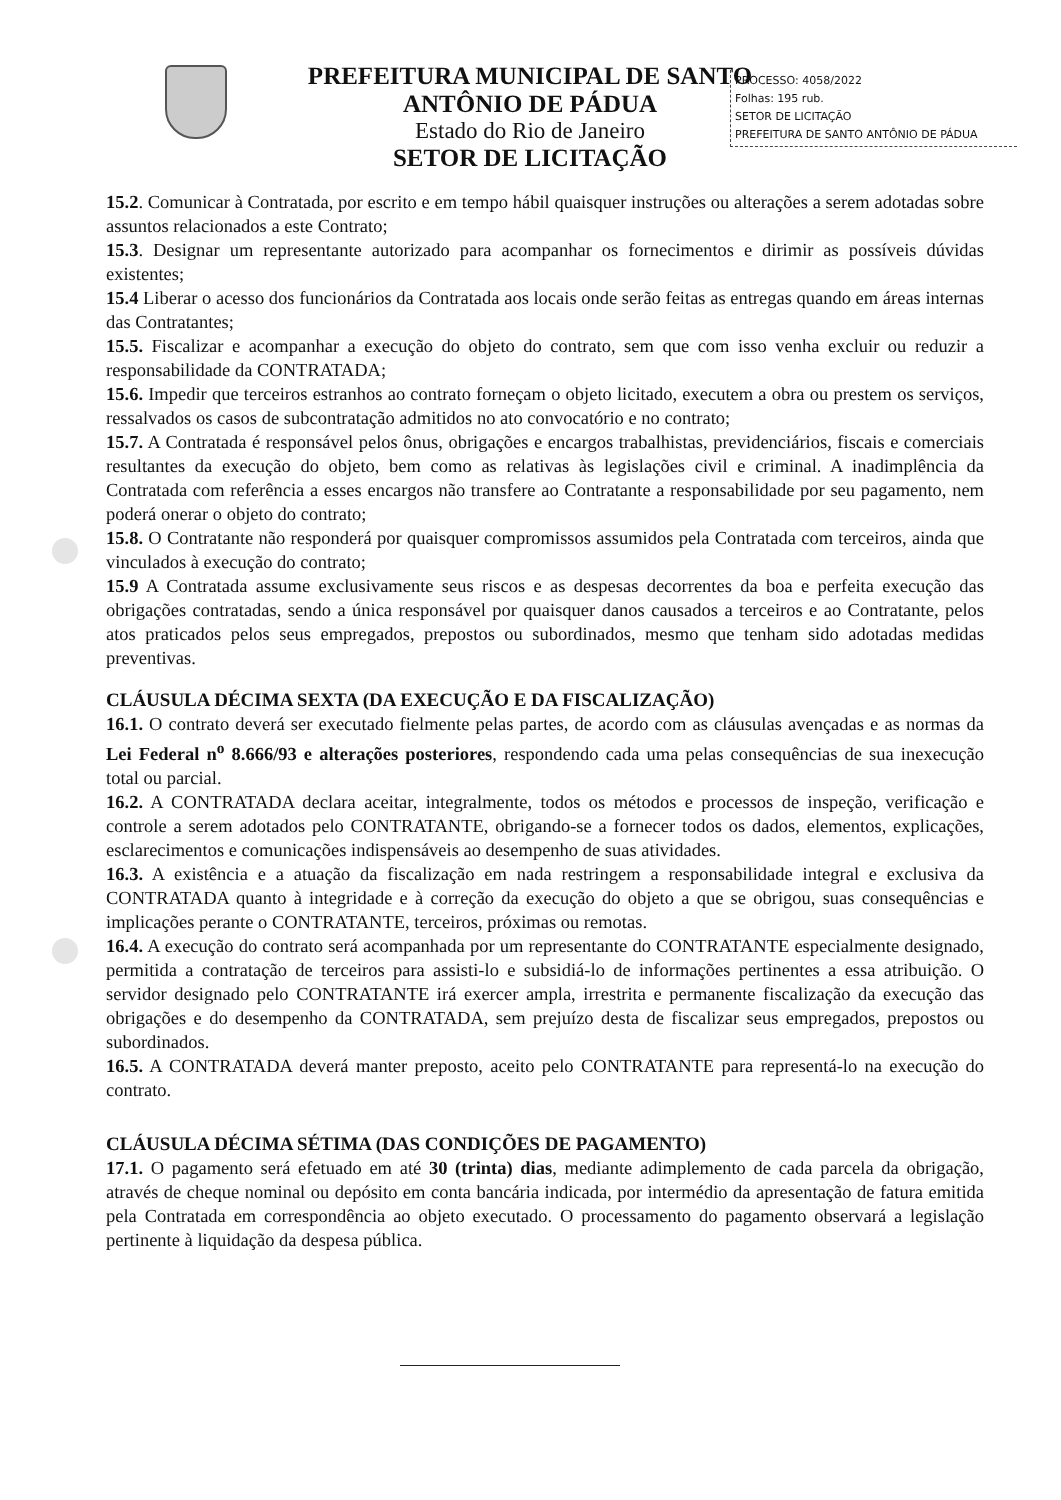PREFEITURA MUNICIPAL DE SANTO ANTÔNIO DE PÁDUA
Estado do Rio de Janeiro
SETOR DE LICITAÇÃO
PROCESSO: 4058/2022
Folhas: 195 rub.
SETOR DE LICITAÇÃO
PREFEITURA DE SANTO ANTÔNIO DE PÁDUA
15.2. Comunicar à Contratada, por escrito e em tempo hábil quaisquer instruções ou alterações a serem adotadas sobre assuntos relacionados a este Contrato;
15.3. Designar um representante autorizado para acompanhar os fornecimentos e dirimir as possíveis dúvidas existentes;
15.4 Liberar o acesso dos funcionários da Contratada aos locais onde serão feitas as entregas quando em áreas internas das Contratantes;
15.5. Fiscalizar e acompanhar a execução do objeto do contrato, sem que com isso venha excluir ou reduzir a responsabilidade da CONTRATADA;
15.6. Impedir que terceiros estranhos ao contrato forneçam o objeto licitado, executem a obra ou prestem os serviços, ressalvados os casos de subcontratação admitidos no ato convocatório e no contrato;
15.7. A Contratada é responsável pelos ônus, obrigações e encargos trabalhistas, previdenciários, fiscais e comerciais resultantes da execução do objeto, bem como as relativas às legislações civil e criminal. A inadimplência da Contratada com referência a esses encargos não transfere ao Contratante a responsabilidade por seu pagamento, nem poderá onerar o objeto do contrato;
15.8. O Contratante não responderá por quaisquer compromissos assumidos pela Contratada com terceiros, ainda que vinculados à execução do contrato;
15.9 A Contratada assume exclusivamente seus riscos e as despesas decorrentes da boa e perfeita execução das obrigações contratadas, sendo a única responsável por quaisquer danos causados a terceiros e ao Contratante, pelos atos praticados pelos seus empregados, prepostos ou subordinados, mesmo que tenham sido adotadas medidas preventivas.
CLÁUSULA DÉCIMA SEXTA (DA EXECUÇÃO E DA FISCALIZAÇÃO)
16.1. O contrato deverá ser executado fielmente pelas partes, de acordo com as cláusulas avençadas e as normas da Lei Federal n<sup>o</sup> 8.666/93 e alterações posteriores, respondendo cada uma pelas consequências de sua inexecução total ou parcial.
16.2. A CONTRATADA declara aceitar, integralmente, todos os métodos e processos de inspeção, verificação e controle a serem adotados pelo CONTRATANTE, obrigando-se a fornecer todos os dados, elementos, explicações, esclarecimentos e comunicações indispensáveis ao desempenho de suas atividades.
16.3. A existência e a atuação da fiscalização em nada restringem a responsabilidade integral e exclusiva da CONTRATADA quanto à integridade e à correção da execução do objeto a que se obrigou, suas consequências e implicações perante o CONTRATANTE, terceiros, próximas ou remotas.
16.4. A execução do contrato será acompanhada por um representante do CONTRATANTE especialmente designado, permitida a contratação de terceiros para assisti-lo e subsidiá-lo de informações pertinentes a essa atribuição. O servidor designado pelo CONTRATANTE irá exercer ampla, irrestrita e permanente fiscalização da execução das obrigações e do desempenho da CONTRATADA, sem prejuízo desta de fiscalizar seus empregados, prepostos ou subordinados.
16.5. A CONTRATADA deverá manter preposto, aceito pelo CONTRATANTE para representá-lo na execução do contrato.
CLÁUSULA DÉCIMA SÉTIMA (DAS CONDIÇÕES DE PAGAMENTO)
17.1. O pagamento será efetuado em até 30 (trinta) dias, mediante adimplemento de cada parcela da obrigação, através de cheque nominal ou depósito em conta bancária indicada, por intermédio da apresentação de fatura emitida pela Contratada em correspondência ao objeto executado. O processamento do pagamento observará a legislação pertinente à liquidação da despesa pública.